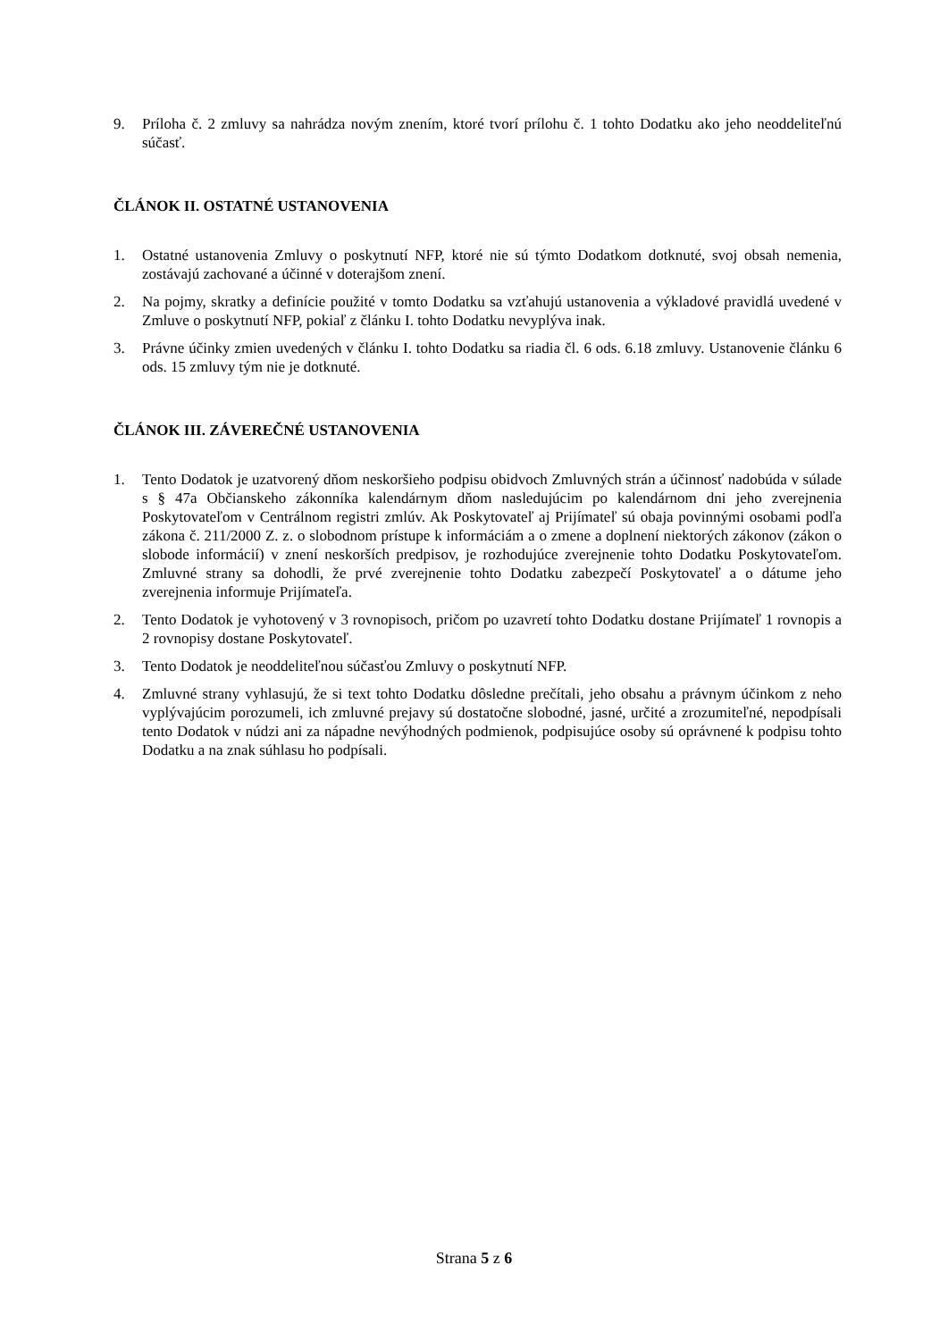9. Príloha č. 2 zmluvy sa nahrádza novým znením, ktoré tvorí prílohu č. 1 tohto Dodatku ako jeho neoddeliteľnú súčasť.
ČLÁNOK II. OSTATNÉ USTANOVENIA
1. Ostatné ustanovenia Zmluvy o poskytnutí NFP, ktoré nie sú týmto Dodatkom dotknuté, svoj obsah nemenia, zostávajú zachované a účinné v doterajšom znení.
2. Na pojmy, skratky a definície použité v tomto Dodatku sa vzťahujú ustanovenia a výkladové pravidlá uvedené v Zmluve o poskytnutí NFP, pokiaľ z článku I. tohto Dodatku nevyplýva inak.
3. Právne účinky zmien uvedených v článku I. tohto Dodatku sa riadia čl. 6 ods. 6.18 zmluvy. Ustanovenie článku 6 ods. 15 zmluvy tým nie je dotknuté.
ČLÁNOK III. ZÁVEREČNÉ USTANOVENIA
1. Tento Dodatok je uzatvorený dňom neskoršieho podpisu obidvoch Zmluvných strán a účinnosť nadobúda v súlade s § 47a Občianskeho zákonníka kalendárnym dňom nasledujúcim po kalendárnom dni jeho zverejnenia Poskytovateľom v Centrálnom registri zmlúv. Ak Poskytovateľ aj Prijímateľ sú obaja povinnými osobami podľa zákona č. 211/2000 Z. z. o slobodnom prístupe k informáciám a o zmene a doplnení niektorých zákonov (zákon o slobode informácií) v znení neskorších predpisov, je rozhodujúce zverejnenie tohto Dodatku Poskytovateľom. Zmluvné strany sa dohodli, že prvé zverejnenie tohto Dodatku zabezpečí Poskytovateľ a o dátume jeho zverejnenia informuje Prijímateľa.
2. Tento Dodatok je vyhotovený v 3 rovnopisoch, pričom po uzavretí tohto Dodatku dostane Prijímateľ 1 rovnopis a 2 rovnopisy dostane Poskytovateľ.
3. Tento Dodatok je neoddeliteľnou súčasťou Zmluvy o poskytnutí NFP.
4. Zmluvné strany vyhlasujú, že si text tohto Dodatku dôsledne prečítali, jeho obsahu a právnym účinkom z neho vyplývajúcim porozumeli, ich zmluvné prejavy sú dostatočne slobodné, jasné, určité a zrozumiteľné, nepodpísali tento Dodatok v núdzi ani za nápadne nevýhodných podmienok, podpisujúce osoby sú oprávnené k podpisu tohto Dodatku a na znak súhlasu ho podpísali.
Strana 5 z 6